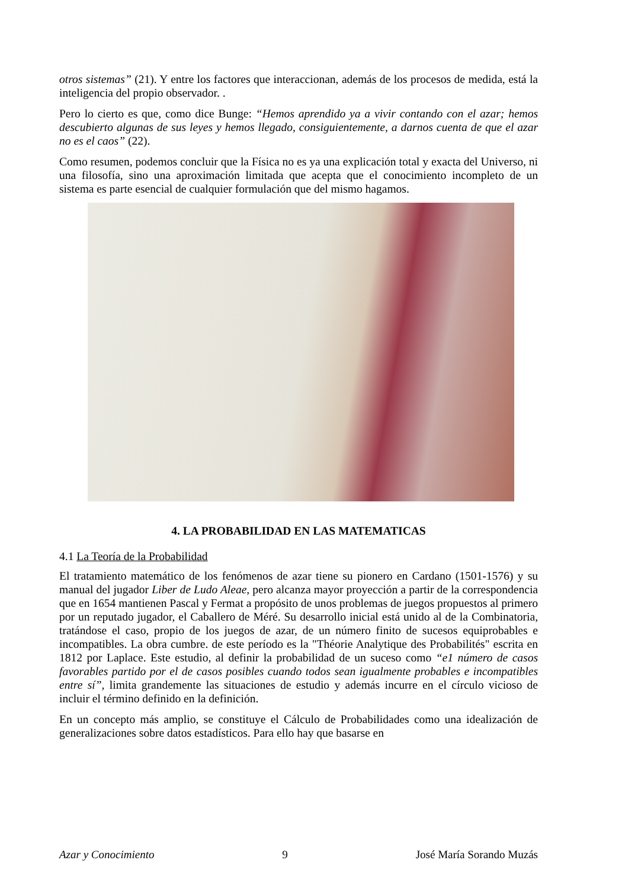otros sistemas” (21). Y entre los factores que interaccionan, además de los procesos de medida, está la inteligencia del propio observador. .
Pero lo cierto es que, como dice Bunge: “Hemos aprendido ya a vivir contando con el azar; hemos descubierto algunas de sus leyes y hemos llegado, consiguientemente, a darnos cuenta de que el azar no es el caos” (22).
Como resumen, podemos concluir que la Física no es ya una explicación total y exacta del Universo, ni una filosofía, sino una aproximación limitada que acepta que el conocimiento incompleto de un sistema es parte esencial de cualquier formulación que del mismo hagamos.
4. LA PROBABILIDAD EN LAS MATEMATICAS
4.1 La Teoría de la Probabilidad
El tratamiento matemático de los fenómenos de azar tiene su pionero en Cardano (1501-1576) y su manual del jugador Liber de Ludo Aleae, pero alcanza mayor proyección a partir de la correspondencia que en 1654 mantienen Pascal y Fermat a propósito de unos problemas de juegos propuestos al primero por un reputado jugador, el Caballero de Méré. Su desarrollo inicial está unido al de la Combinatoria, tratándose el caso, propio de los juegos de azar, de un número finito de sucesos equiprobables e incompatibles. La obra cumbre. de este período es la "Théorie Analytique des Probabilités" escrita en 1812 por Laplace. Este estudio, al definir la probabilidad de un suceso como “e1 número de casos favorables partido por el de casos posibles cuando todos sean igualmente probables e incompatibles entre sí”, limita grandemente las situaciones de estudio y además incurre en el círculo vicioso de incluir el término definido en la definición.
En un concepto más amplio, se constituye el Cálculo de Probabilidades como una idealización de generalizaciones sobre datos estadísticos. Para ello hay que basarse en
Azar y Conocimiento 9 José María Sorando Muzás